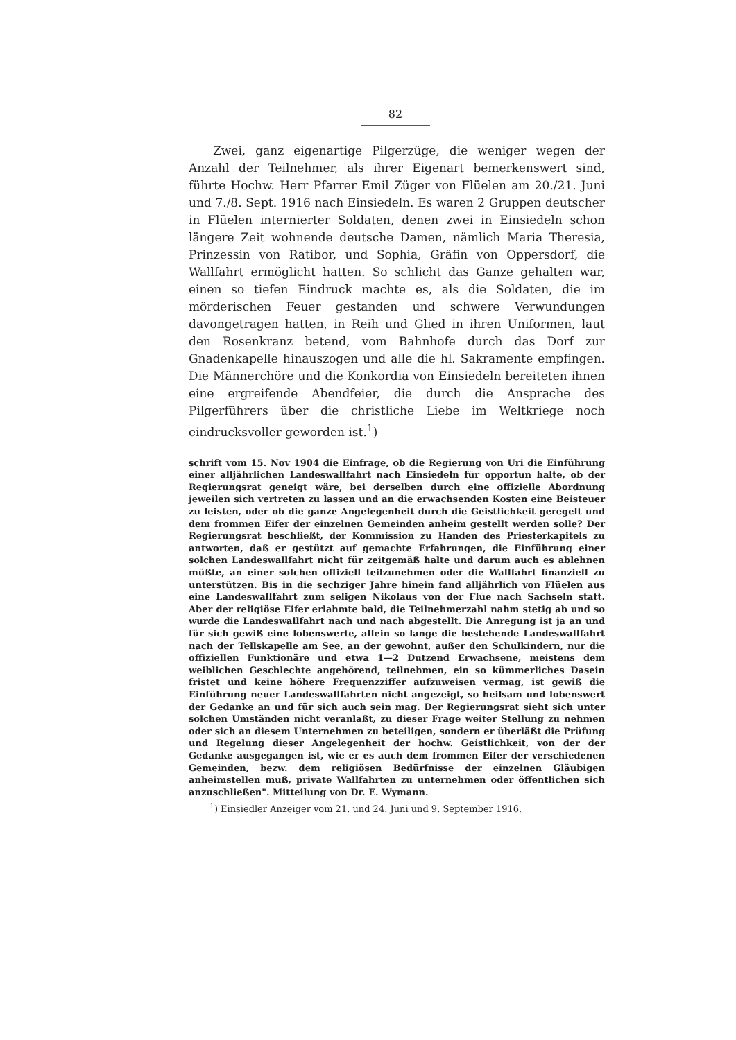82
Zwei, ganz eigenartige Pilgerzüge, die weniger wegen der Anzahl der Teilnehmer, als ihrer Eigenart bemerkenswert sind, führte Hochw. Herr Pfarrer Emil Züger von Flüelen am 20./21. Juni und 7./8. Sept. 1916 nach Einsiedeln. Es waren 2 Gruppen deutscher in Flüelen internierter Soldaten, denen zwei in Einsiedeln schon längere Zeit wohnende deutsche Damen, nämlich Maria Theresia, Prinzessin von Ratibor, und Sophia, Gräfin von Oppersdorf, die Wallfahrt ermöglicht hatten. So schlicht das Ganze gehalten war, einen so tiefen Eindruck machte es, als die Soldaten, die im mörderischen Feuer gestanden und schwere Verwundungen davongetragen hatten, in Reih und Glied in ihren Uniformen, laut den Rosenkranz betend, vom Bahnhofe durch das Dorf zur Gnadenkapelle hinauszogen und alle die hl. Sakramente empfingen. Die Männerchöre und die Konkordia von Einsiedeln bereiteten ihnen eine ergreifende Abendfeier, die durch die Ansprache des Pilgerführers über die christliche Liebe im Weltkriege noch eindrucksvoller geworden ist.<sup>1</sup>)
schrift vom 15. Nov 1904 die Einfrage, ob die Regierung von Uri die Einführung einer alljährlichen Landeswallfahrt nach Einsiedeln für opportun halte, ob der Regierungsrat geneigt wäre, bei derselben durch eine offizielle Abordnung jeweilen sich vertreten zu lassen und an die erwachsenden Kosten eine Beisteuer zu leisten, oder ob die ganze Angelegenheit durch die Geistlichkeit geregelt und dem frommen Eifer der einzelnen Gemeinden anheim gestellt werden solle? Der Regierungsrat beschließt, der Kommission zu Handen des Priesterkapitels zu antworten, daß er gestützt auf gemachte Erfahrungen, die Einführung einer solchen Landeswallfahrt nicht für zeitgemäß halte und darum auch es ablehnen müßte, an einer solchen offiziell teilzunehmen oder die Wallfahrt finanziell zu unterstützen. Bis in die sechziger Jahre hinein fand alljährlich von Flüelen aus eine Landeswallfahrt zum seligen Nikolaus von der Flüe nach Sachseln statt. Aber der religiöse Eifer erlahmte bald, die Teilnehmerzahl nahm stetig ab und so wurde die Landeswallfahrt nach und nach abgestellt. Die Anregung ist ja an und für sich gewiß eine lobenswerte, allein so lange die bestehende Landeswallfahrt nach der Tellskapelle am See, an der gewohnt, außer den Schulkindern, nur die offiziellen Funktionäre und etwa 1—2 Dutzend Erwachsene, meistens dem weiblichen Geschlechte angehörend, teilnehmen, ein so kümmerliches Dasein fristet und keine höhere Frequenzziffer aufzuweisen vermag, ist gewiß die Einführung neuer Landeswallfahrten nicht angezeigt, so heilsam und lobenswert der Gedanke an und für sich auch sein mag. Der Regierungsrat sieht sich unter solchen Umständen nicht veranlaßt, zu dieser Frage weiter Stellung zu nehmen oder sich an diesem Unternehmen zu beteiligen, sondern er überläßt die Prüfung und Regelung dieser Angelegenheit der hochw. Geistlichkeit, von der der Gedanke ausgegangen ist, wie er es auch dem frommen Eifer der verschiedenen Gemeinden, bezw. dem religiösen Bedürfnisse der einzelnen Gläubigen anheimstellen muß, private Wallfahrten zu unternehmen oder öffentlichen sich anzuschließen". Mitteilung von Dr. E. Wymann.
<sup>1</sup>) Einsiedler Anzeiger vom 21. und 24. Juni und 9. September 1916.